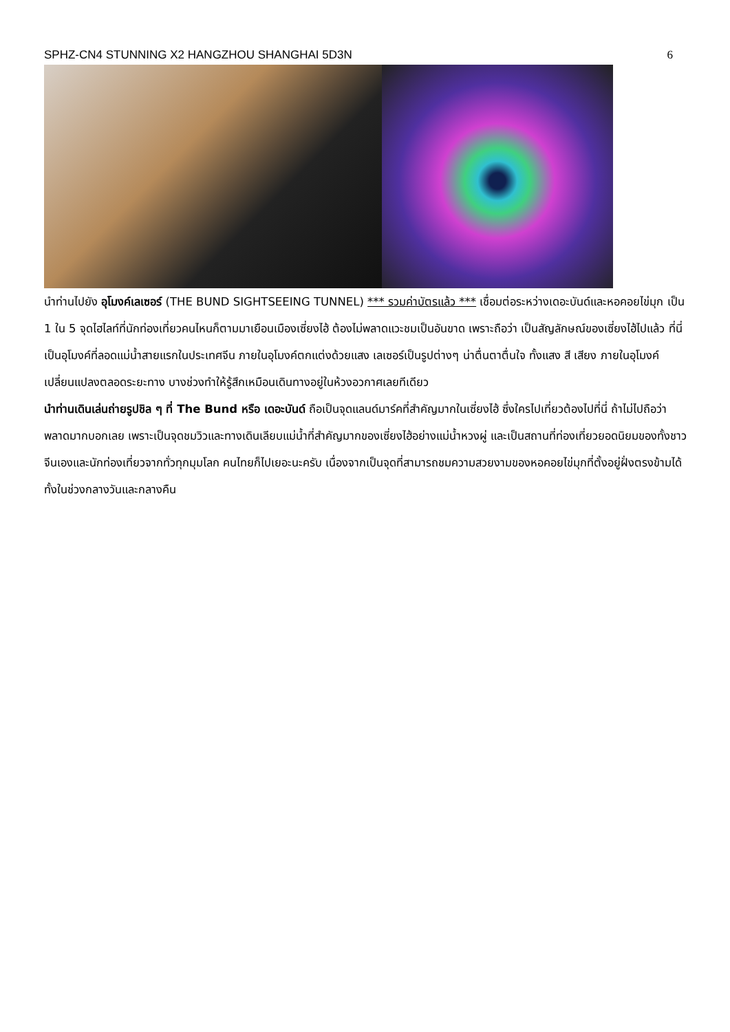SPHZ-CN4 STUNNING X2 HANGZHOU SHANGHAI 5D3N 6
นำท่านไปยัง อุโมงค์เลเซอร์ (THE BUND SIGHTSEEING TUNNEL) *** รวมค่าบัตรแล้ว *** เชื่อมต่อระหว่างเดอะบันด์และหอคอยไข่มุก เป็น 1 ใน 5 จุดไฮไลท์ที่นักท่องเที่ยวคนไหนก็ตามมาเยือนเมืองเซี่ยงไฮ้ ต้องไม่พลาดแวะชมเป็นอันขาด เพราะถือว่า เป็นสัญลักษณ์ของเซี่ยงไฮ้ไปแล้ว ที่นี่เป็นอุโมงค์ที่ลอดแม่น้ำสายแรกในประเทศจีน ภายในอุโมงค์ตกแต่งด้วยแสง เลเซอร์เป็นรูปต่างๆ น่าตื่นตาตื่นใจ ทั้งแสง สี เสียง ภายในอุโมงค์เปลี่ยนแปลงตลอดระยะทาง บางช่วงทำให้รู้สึกเหมือนเดินทางอยู่ในห้วงอวกาศเลยทีเดียว
นำท่านเดินเล่นถ่ายรูปชิล ๆ ที่ The Bund หรือ เดอะบันด์ ถือเป็นจุดแลนด์มาร์คที่สำคัญมากในเซี่ยงไฮ้ ซึ่งใครไปเที่ยวต้องไปที่นี่ ถ้าไม่ไปถือว่าพลาดมากบอกเลย เพราะเป็นจุดชมวิวและทางเดินเลียบแม่น้ำที่สำคัญมากของเซี่ยงไฮ้อย่างแม่น้ำหวงผู่ และเป็นสถานที่ท่องเที่ยวยอดนิยมของทั้งชาวจีนเองและนักท่องเที่ยวจากทั่วทุกมุมโลก คนไทยก็ไปเยอะนะครับ เนื่องจากเป็นจุดที่สามารถชมความสวยงามของหอคอยไข่มุกที่ตั้งอยู่ฝั่งตรงข้ามได้ทั้งในช่วงกลางวันและกลางคืน